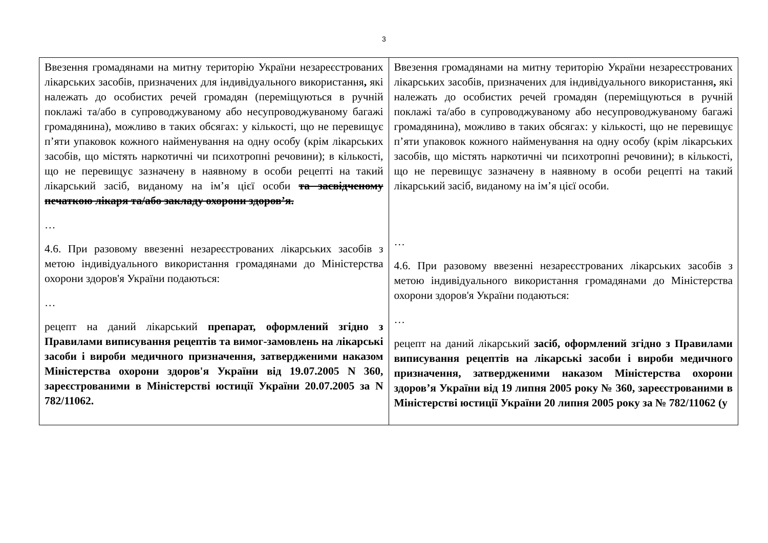3
| Ввезення громадянами на митну територію України незареєстрованих лікарських засобів, призначених для індивідуального використання , які належать до особистих речей громадян (переміщуються в ручній поклажі та/або в супроводжуваному або несупроводжуваному багажі громадянина), можливо в таких обсягах: у кількості, що не перевищує п’яти упаковок кожного найменування на одну особу (крім лікарських засобів, що містять наркотичні чи психотропні речовини); в кількості, що не перевищує зазначену в наявному в особи рецепті на такий лікарський засіб, виданому на ім’я цієї особи та засвідченому печаткою лікаря та/або закладу охорони здоров’я. … 4.6. При разовому ввезенні незареєстрованих лікарських засобів з метою індивідуального використання громадянами до Міністерства охорони здоров'я України подаються: … рецепт на даний лікарський препарат, оформлений згідно з Правилами виписування рецептів та вимог-замовлень на лікарські засоби і вироби медичного призначення, затвердженими наказом Міністерства охорони здоров'я України від 19.07.2005 N 360, зареєстрованими в Міністерстві юстиції України 20.07.2005 за N 782/11062. | Ввезення громадянами на митну територію України незареєстрованих лікарських засобів, призначених для індивідуального використання , які належать до особистих речей громадян (переміщуються в ручній поклажі та/або в супроводжуваному або несупроводжуваному багажі громадянина), можливо в таких обсягах: у кількості, що не перевищує п’яти упаковок кожного найменування на одну особу (крім лікарських засобів, що містять наркотичні чи психотропні речовини); в кількості, що не перевищує зазначену в наявному в особи рецепті на такий лікарський засіб, виданому на ім’я цієї особи. … 4.6. При разовому ввезенні незареєстрованих лікарських засобів з метою індивідуального використання громадянами до Міністерства охорони здоров'я України подаються: … рецепт на даний лікарський засіб, оформлений згідно з Правилами виписування рецептів на лікарські засоби і вироби медичного призначення, затвердженими наказом Міністерства охорони здоров’я України від 19 липня 2005 року № 360, зареєстрованими в Міністерстві юстиції України 20 липня 2005 року за № 782/11062 (у |